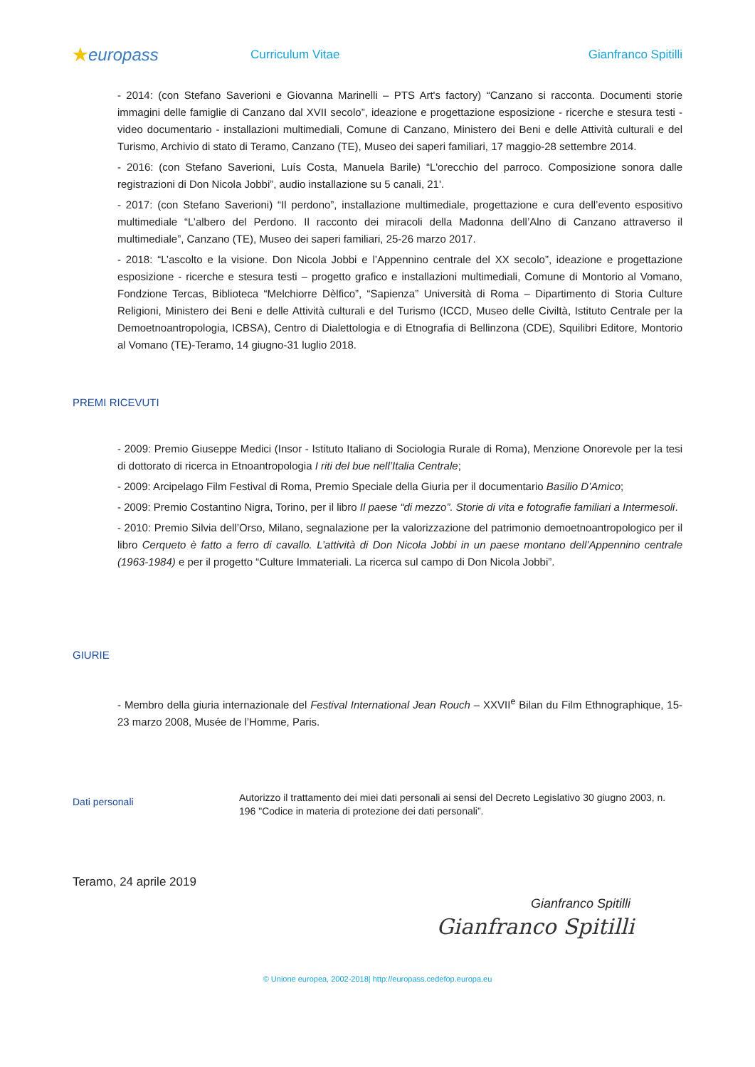★europass
Curriculum Vitae Gianfranco Spitilli
- 2014: (con Stefano Saverioni e Giovanna Marinelli – PTS Art's factory) “Canzano si racconta. Documenti storie immagini delle famiglie di Canzano dal XVII secolo”, ideazione e progettazione esposizione - ricerche e stesura testi - video documentario - installazioni multimediali, Comune di Canzano, Ministero dei Beni e delle Attività culturali e del Turismo, Archivio di stato di Teramo, Canzano (TE), Museo dei saperi familiari, 17 maggio-28 settembre 2014.
- 2016: (con Stefano Saverioni, Luís Costa, Manuela Barile) “L'orecchio del parroco. Composizione sonora dalle registrazioni di Don Nicola Jobbi”, audio installazione su 5 canali, 21'.
- 2017: (con Stefano Saverioni) “Il perdono”, installazione multimediale, progettazione e cura dell’evento espositivo multimediale “L’albero del Perdono. Il racconto dei miracoli della Madonna dell’Alno di Canzano attraverso il multimediale”, Canzano (TE), Museo dei saperi familiari, 25-26 marzo 2017.
- 2018: “L’ascolto e la visione. Don Nicola Jobbi e l’Appennino centrale del XX secolo”, ideazione e progettazione esposizione - ricerche e stesura testi – progetto grafico e installazioni multimediali, Comune di Montorio al Vomano, Fondzione Tercas, Biblioteca “Melchiorre Dèlfico”, “Sapienza” Università di Roma – Dipartimento di Storia Culture Religioni, Ministero dei Beni e delle Attività culturali e del Turismo (ICCD, Museo delle Civiltà, Istituto Centrale per la Demoetnoantropologia, ICBSA), Centro di Dialettologia e di Etnografia di Bellinzona (CDE), Squilibri Editore, Montorio al Vomano (TE)-Teramo, 14 giugno-31 luglio 2018.
PREMI RICEVUTI
- 2009: Premio Giuseppe Medici (Insor - Istituto Italiano di Sociologia Rurale di Roma), Menzione Onorevole per la tesi di dottorato di ricerca in Etnoantropologia I riti del bue nell’Italia Centrale;
- 2009: Arcipelago Film Festival di Roma, Premio Speciale della Giuria per il documentario Basilio D’Amico;
- 2009: Premio Costantino Nigra, Torino, per il libro Il paese “di mezzo”. Storie di vita e fotografie familiari a Intermesoli.
- 2010: Premio Silvia dell’Orso, Milano, segnalazione per la valorizzazione del patrimonio demoetnoantropologico per il libro Cerqueto è fatto a ferro di cavallo. L’attività di Don Nicola Jobbi in un paese montano dell’Appennino centrale (1963-1984) e per il progetto “Culture Immateriali. La ricerca sul campo di Don Nicola Jobbi”.
GIURIE
- Membro della giuria internazionale del Festival International Jean Rouch – XXVII<sup>e</sup> Bilan du Film Ethnographique, 15-23 marzo 2008, Musée de l’Homme, Paris.
Dati personali
Autorizzo il trattamento dei miei dati personali ai sensi del Decreto Legislativo 30 giugno 2003, n. 196 "Codice in materia di protezione dei dati personali”.
Teramo, 24 aprile 2019
Gianfranco Spitilli
Gianfranco Spitilli
© Unione europea, 2002-2018| http://europass.cedefop.europa.eu